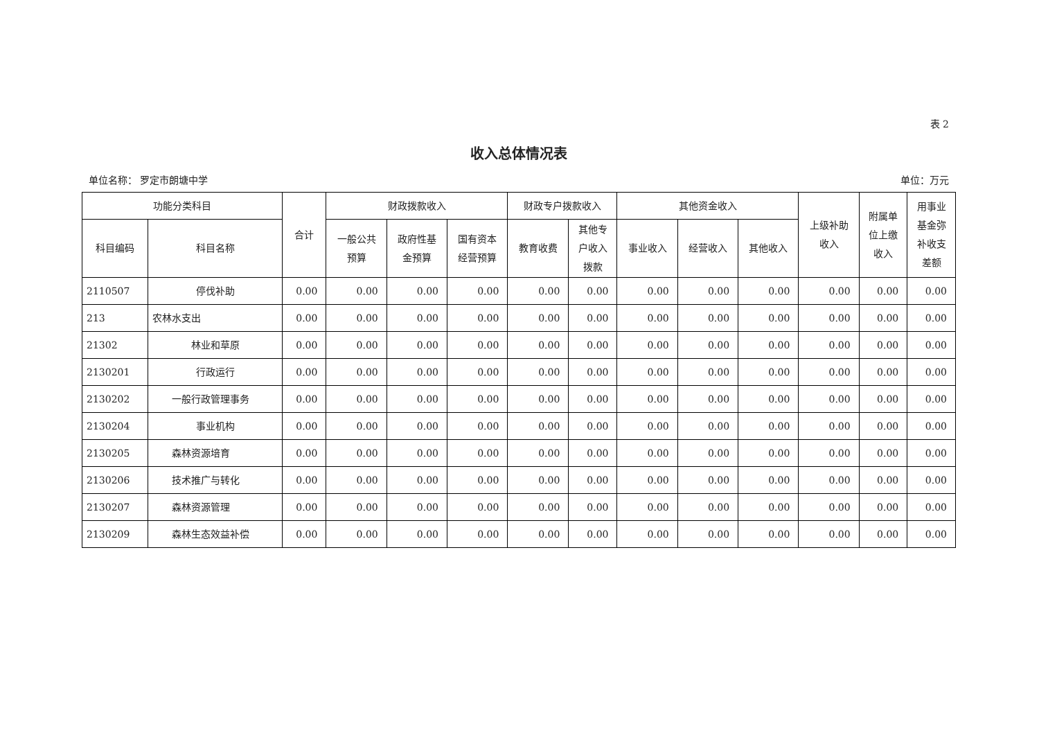表 2
收入总体情况表
单位名称： 罗定市朗塘中学 单位：万元
| 功能分类科目 | | 合计 | 财政拨款收入 | | | 财政专户拨款收入 | | 其他资金收入 | | | 上级补助 收入 | 附属单 位上缴 收入 | 用事业 基金弥 补收支 差额 |
| --- | --- | --- | --- | --- | --- | --- | --- | --- | --- | --- | --- | --- | --- |
| 科目编码 | 科目名称 | | 一般公共 预算 | 政府性基 金预算 | 国有资本 经营预算 | 教育收费 | 其他专 户收入 拨款 | 事业收入 | 经营收入 | 其他收入 | | | |
| 2110507 | 停伐补助 | 0.00 | 0.00 | 0.00 | 0.00 | 0.00 | 0.00 | 0.00 | 0.00 | 0.00 | 0.00 | 0.00 | 0.00 |
| 213 | 农林水支出 | 0.00 | 0.00 | 0.00 | 0.00 | 0.00 | 0.00 | 0.00 | 0.00 | 0.00 | 0.00 | 0.00 | 0.00 |
| 21302 | 林业和草原 | 0.00 | 0.00 | 0.00 | 0.00 | 0.00 | 0.00 | 0.00 | 0.00 | 0.00 | 0.00 | 0.00 | 0.00 |
| 2130201 | 行政运行 | 0.00 | 0.00 | 0.00 | 0.00 | 0.00 | 0.00 | 0.00 | 0.00 | 0.00 | 0.00 | 0.00 | 0.00 |
| 2130202 | 一般行政管理事务 | 0.00 | 0.00 | 0.00 | 0.00 | 0.00 | 0.00 | 0.00 | 0.00 | 0.00 | 0.00 | 0.00 | 0.00 |
| 2130204 | 事业机构 | 0.00 | 0.00 | 0.00 | 0.00 | 0.00 | 0.00 | 0.00 | 0.00 | 0.00 | 0.00 | 0.00 | 0.00 |
| 2130205 | 森林资源培育 | 0.00 | 0.00 | 0.00 | 0.00 | 0.00 | 0.00 | 0.00 | 0.00 | 0.00 | 0.00 | 0.00 | 0.00 |
| 2130206 | 技术推广与转化 | 0.00 | 0.00 | 0.00 | 0.00 | 0.00 | 0.00 | 0.00 | 0.00 | 0.00 | 0.00 | 0.00 | 0.00 |
| 2130207 | 森林资源管理 | 0.00 | 0.00 | 0.00 | 0.00 | 0.00 | 0.00 | 0.00 | 0.00 | 0.00 | 0.00 | 0.00 | 0.00 |
| 2130209 | 森林生态效益补偿 | 0.00 | 0.00 | 0.00 | 0.00 | 0.00 | 0.00 | 0.00 | 0.00 | 0.00 | 0.00 | 0.00 | 0.00 |